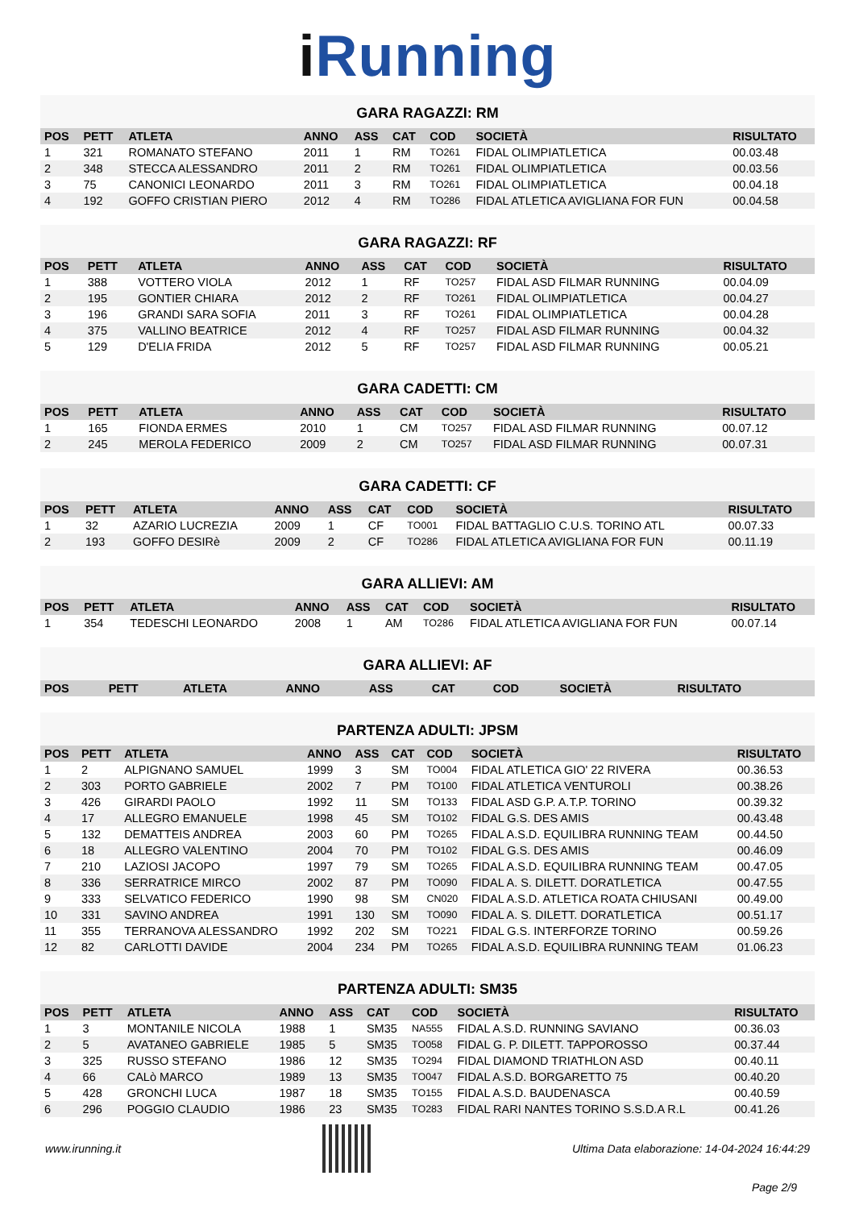iRunning
GARA RAGAZZI: RM
| POS | PETT | ATLETA | ANNO | ASS | CAT | COD | SOCIETÀ | RISULTATO |
| --- | --- | --- | --- | --- | --- | --- | --- | --- |
| 1 | 321 | ROMANATO STEFANO | 2011 | 1 | RM | TO261 | FIDAL OLIMPIATLETICA | 00.03.48 |
| 2 | 348 | STECCA ALESSANDRO | 2011 | 2 | RM | TO261 | FIDAL OLIMPIATLETICA | 00.03.56 |
| 3 | 75 | CANONICI LEONARDO | 2011 | 3 | RM | TO261 | FIDAL OLIMPIATLETICA | 00.04.18 |
| 4 | 192 | GOFFO CRISTIAN PIERO | 2012 | 4 | RM | TO286 | FIDAL ATLETICA AVIGLIANA FOR FUN | 00.04.58 |
GARA RAGAZZI: RF
| POS | PETT | ATLETA | ANNO | ASS | CAT | COD | SOCIETÀ | RISULTATO |
| --- | --- | --- | --- | --- | --- | --- | --- | --- |
| 1 | 388 | VOTTERO VIOLA | 2012 | 1 | RF | TO257 | FIDAL ASD FILMAR RUNNING | 00.04.09 |
| 2 | 195 | GONTIER CHIARA | 2012 | 2 | RF | TO261 | FIDAL OLIMPIATLETICA | 00.04.27 |
| 3 | 196 | GRANDI SARA SOFIA | 2011 | 3 | RF | TO261 | FIDAL OLIMPIATLETICA | 00.04.28 |
| 4 | 375 | VALLINO BEATRICE | 2012 | 4 | RF | TO257 | FIDAL ASD FILMAR RUNNING | 00.04.32 |
| 5 | 129 | D'ELIA FRIDA | 2012 | 5 | RF | TO257 | FIDAL ASD FILMAR RUNNING | 00.05.21 |
GARA CADETTI: CM
| POS | PETT | ATLETA | ANNO | ASS | CAT | COD | SOCIETÀ | RISULTATO |
| --- | --- | --- | --- | --- | --- | --- | --- | --- |
| 1 | 165 | FIONDA ERMES | 2010 | 1 | CM | TO257 | FIDAL ASD FILMAR RUNNING | 00.07.12 |
| 2 | 245 | MEROLA FEDERICO | 2009 | 2 | CM | TO257 | FIDAL ASD FILMAR RUNNING | 00.07.31 |
GARA CADETTI: CF
| POS | PETT | ATLETA | ANNO | ASS | CAT | COD | SOCIETÀ | RISULTATO |
| --- | --- | --- | --- | --- | --- | --- | --- | --- |
| 1 | 32 | AZARIO LUCREZIA | 2009 | 1 | CF | TO001 | FIDAL BATTAGLIO C.U.S. TORINO ATL | 00.07.33 |
| 2 | 193 | GOFFO DESIRè | 2009 | 2 | CF | TO286 | FIDAL ATLETICA AVIGLIANA FOR FUN | 00.11.19 |
GARA ALLIEVI: AM
| POS | PETT | ATLETA | ANNO | ASS | CAT | COD | SOCIETÀ | RISULTATO |
| --- | --- | --- | --- | --- | --- | --- | --- | --- |
| 1 | 354 | TEDESCHI LEONARDO | 2008 | 1 | AM | TO286 | FIDAL ATLETICA AVIGLIANA FOR FUN | 00.07.14 |
GARA ALLIEVI: AF
| POS | PETT | ATLETA | ANNO | ASS | CAT | COD | SOCIETÀ | RISULTATO |
| --- | --- | --- | --- | --- | --- | --- | --- | --- |
PARTENZA ADULTI: JPSM
| POS | PETT | ATLETA | ANNO | ASS | CAT | COD | SOCIETÀ | RISULTATO |
| --- | --- | --- | --- | --- | --- | --- | --- | --- |
| 1 | 2 | ALPIGNANO SAMUEL | 1999 | 3 | SM | TO004 | FIDAL ATLETICA GIO' 22 RIVERA | 00.36.53 |
| 2 | 303 | PORTO GABRIELE | 2002 | 7 | PM | TO100 | FIDAL ATLETICA VENTUROLI | 00.38.26 |
| 3 | 426 | GIRARDI PAOLO | 1992 | 11 | SM | TO133 | FIDAL ASD G.P. A.T.P. TORINO | 00.39.32 |
| 4 | 17 | ALLEGRO EMANUELE | 1998 | 45 | SM | TO102 | FIDAL G.S. DES AMIS | 00.43.48 |
| 5 | 132 | DEMATTEIS ANDREA | 2003 | 60 | PM | TO265 | FIDAL A.S.D. EQUILIBRA RUNNING TEAM | 00.44.50 |
| 6 | 18 | ALLEGRO VALENTINO | 2004 | 70 | PM | TO102 | FIDAL G.S. DES AMIS | 00.46.09 |
| 7 | 210 | LAZIOSI JACOPO | 1997 | 79 | SM | TO265 | FIDAL A.S.D. EQUILIBRA RUNNING TEAM | 00.47.05 |
| 8 | 336 | SERRATRICE MIRCO | 2002 | 87 | PM | TO090 | FIDAL A. S. DILETT. DORATLETICA | 00.47.55 |
| 9 | 333 | SELVATICO FEDERICO | 1990 | 98 | SM | CN020 | FIDAL A.S.D. ATLETICA ROATA CHIUSANI | 00.49.00 |
| 10 | 331 | SAVINO ANDREA | 1991 | 130 | SM | TO090 | FIDAL A. S. DILETT. DORATLETICA | 00.51.17 |
| 11 | 355 | TERRANOVA ALESSANDRO | 1992 | 202 | SM | TO221 | FIDAL G.S. INTERFORZE TORINO | 00.59.26 |
| 12 | 82 | CARLOTTI DAVIDE | 2004 | 234 | PM | TO265 | FIDAL A.S.D. EQUILIBRA RUNNING TEAM | 01.06.23 |
PARTENZA ADULTI: SM35
| POS | PETT | ATLETA | ANNO | ASS | CAT | COD | SOCIETÀ | RISULTATO |
| --- | --- | --- | --- | --- | --- | --- | --- | --- |
| 1 | 3 | MONTANILE NICOLA | 1988 | 1 | SM35 | NA555 | FIDAL A.S.D. RUNNING SAVIANO | 00.36.03 |
| 2 | 5 | AVATANEO GABRIELE | 1985 | 5 | SM35 | TO058 | FIDAL G. P. DILETT. TAPPOROSSO | 00.37.44 |
| 3 | 325 | RUSSO STEFANO | 1986 | 12 | SM35 | TO294 | FIDAL DIAMOND TRIATHLON ASD | 00.40.11 |
| 4 | 66 | CALò MARCO | 1989 | 13 | SM35 | TO047 | FIDAL A.S.D. BORGARETTO 75 | 00.40.20 |
| 5 | 428 | GRONCHI LUCA | 1987 | 18 | SM35 | TO155 | FIDAL A.S.D. BAUDENASCA | 00.40.59 |
| 6 | 296 | POGGIO CLAUDIO | 1986 | 23 | SM35 | TO283 | FIDAL RARI NANTES TORINO S.S.D.A R.L | 00.41.26 |
www.irunning.it
Ultima Data elaborazione: 14-04-2024 16:44:29
Page 2/9